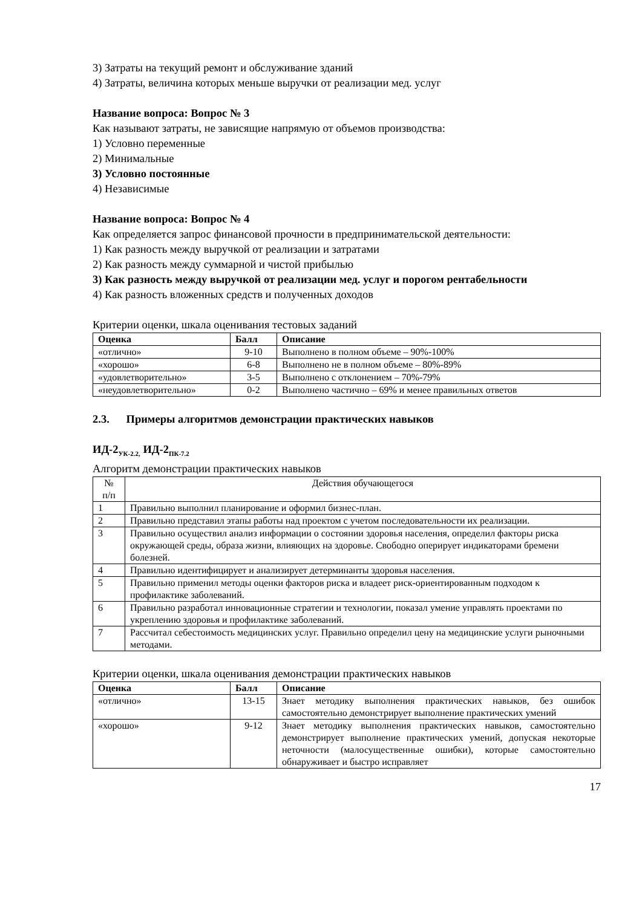3) Затраты на текущий ремонт и обслуживание зданий
4) Затраты, величина которых меньше выручки от реализации мед. услуг
Название вопроса: Вопрос № 3
Как называют затраты, не зависящие напрямую от объемов производства:
1) Условно переменные
2) Минимальные
3) Условно постоянные
4) Независимые
Название вопроса: Вопрос № 4
Как определяется запрос финансовой прочности в предпринимательской деятельности:
1) Как разность между выручкой от реализации и затратами
2) Как разность между суммарной и чистой прибылью
3) Как разность между выручкой от реализации мед. услуг и порогом рентабельности
4) Как разность вложенных средств и полученных доходов
Критерии оценки, шкала оценивания тестовых заданий
| Оценка | Балл | Описание |
| --- | --- | --- |
| «отлично» | 9-10 | Выполнено в полном объеме – 90%-100% |
| «хорошо» | 6-8 | Выполнено не в полном объеме – 80%-89% |
| «удовлетворительно» | 3-5 | Выполнено с отклонением – 70%-79% |
| «неудовлетворительно» | 0-2 | Выполнено частично – 69% и менее правильных ответов |
2.3. Примеры алгоритмов демонстрации практических навыков
ИД-2<sub>УК-2.2,</sub> ИД-2<sub>ПК-7.2</sub>
Алгоритм демонстрации практических навыков
| № п/п | Действия обучающегося |
| 1 | Правильно выполнил планирование и оформил бизнес-план. |
| 2 | Правильно представил этапы работы над проектом с учетом последовательности их реализации. |
| 3 | Правильно осуществил анализ информации о состоянии здоровья населения, определил факторы риска окружающей среды, образа жизни, влияющих на здоровье. Свободно оперирует индикаторами бремени болезней. |
| 4 | Правильно идентифицирует и анализирует детерминанты здоровья населения. |
| 5 | Правильно применил методы оценки факторов риска и владеет риск-ориентированным подходом к профилактике заболеваний. |
| 6 | Правильно разработал инновационные стратегии и технологии, показал умение управлять проектами по укреплению здоровья и профилактике заболеваний. |
| 7 | Рассчитал себестоимость медицинских услуг. Правильно определил цену на медицинские услуги рыночными методами. |
Критерии оценки, шкала оценивания демонстрации практических навыков
| Оценка | Балл | Описание |
| --- | --- | --- |
| «отлично» | 13-15 | Знает методику выполнения практических навыков, без ошибок самостоятельно демонстрирует выполнение практических умений |
| «хорошо» | 9-12 | Знает методику выполнения практических навыков, самостоятельно демонстрирует выполнение практических умений, допуская некоторые неточности (малосущественные ошибки), которые самостоятельно обнаруживает и быстро исправляет |
17